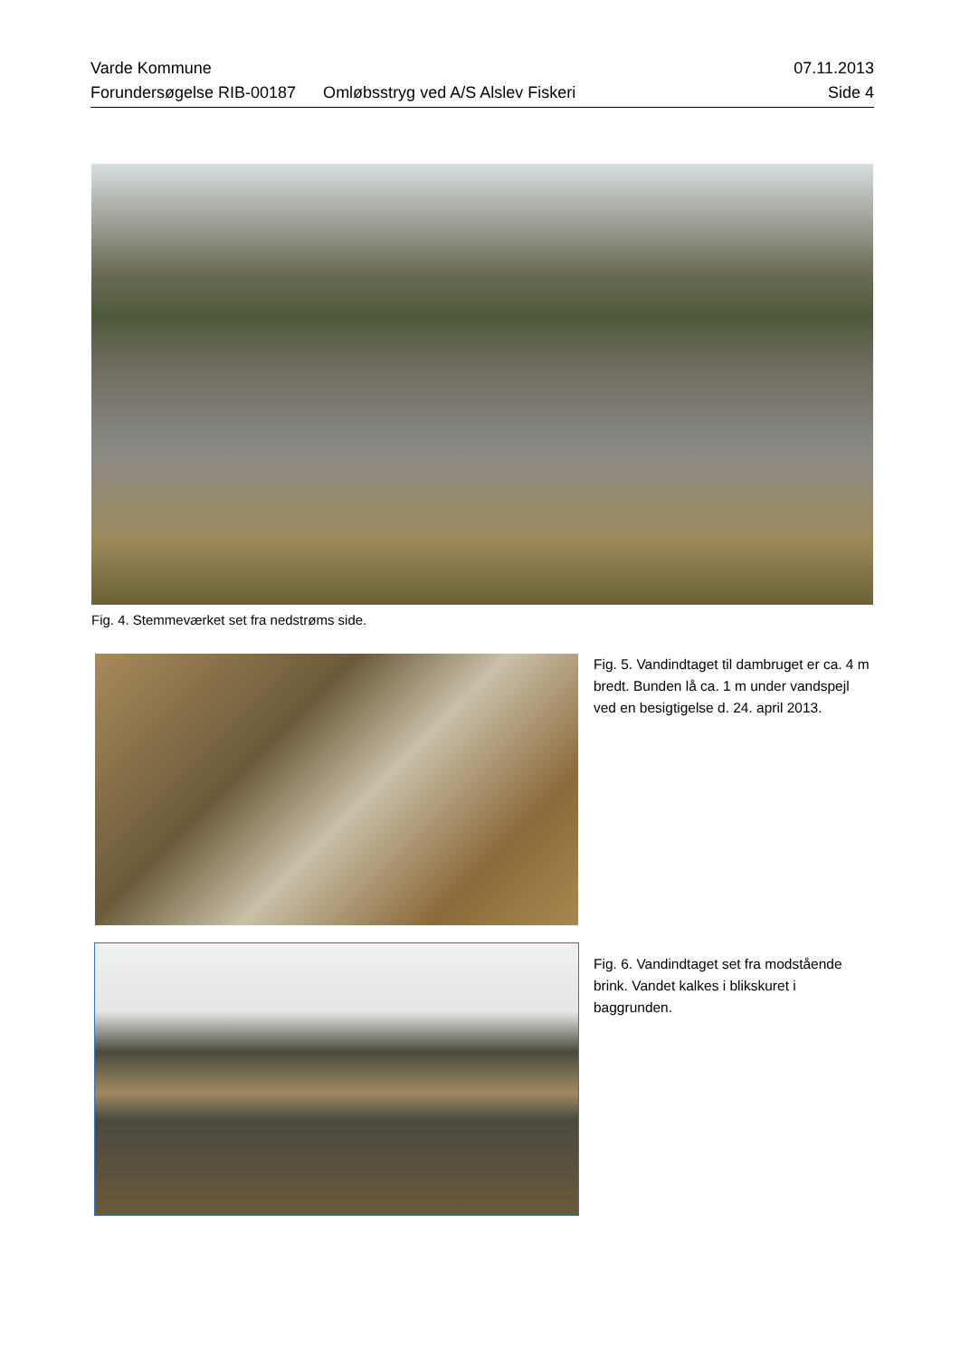Varde Kommune 07.11.2013
Forundersøgelse RIB-00187 Omløbsstryg ved A/S Alslev Fiskeri Side 4
Fig. 4. Stemmeværket set fra nedstrøms side.
Fig. 5. Vandindtaget til dambruget er ca. 4 m bredt. Bunden lå ca. 1 m under vandspejl ved en besigtigelse d. 24. april 2013.
Fig. 6. Vandindtaget set fra modstående brink. Vandet kalkes i blikskuret i baggrunden.